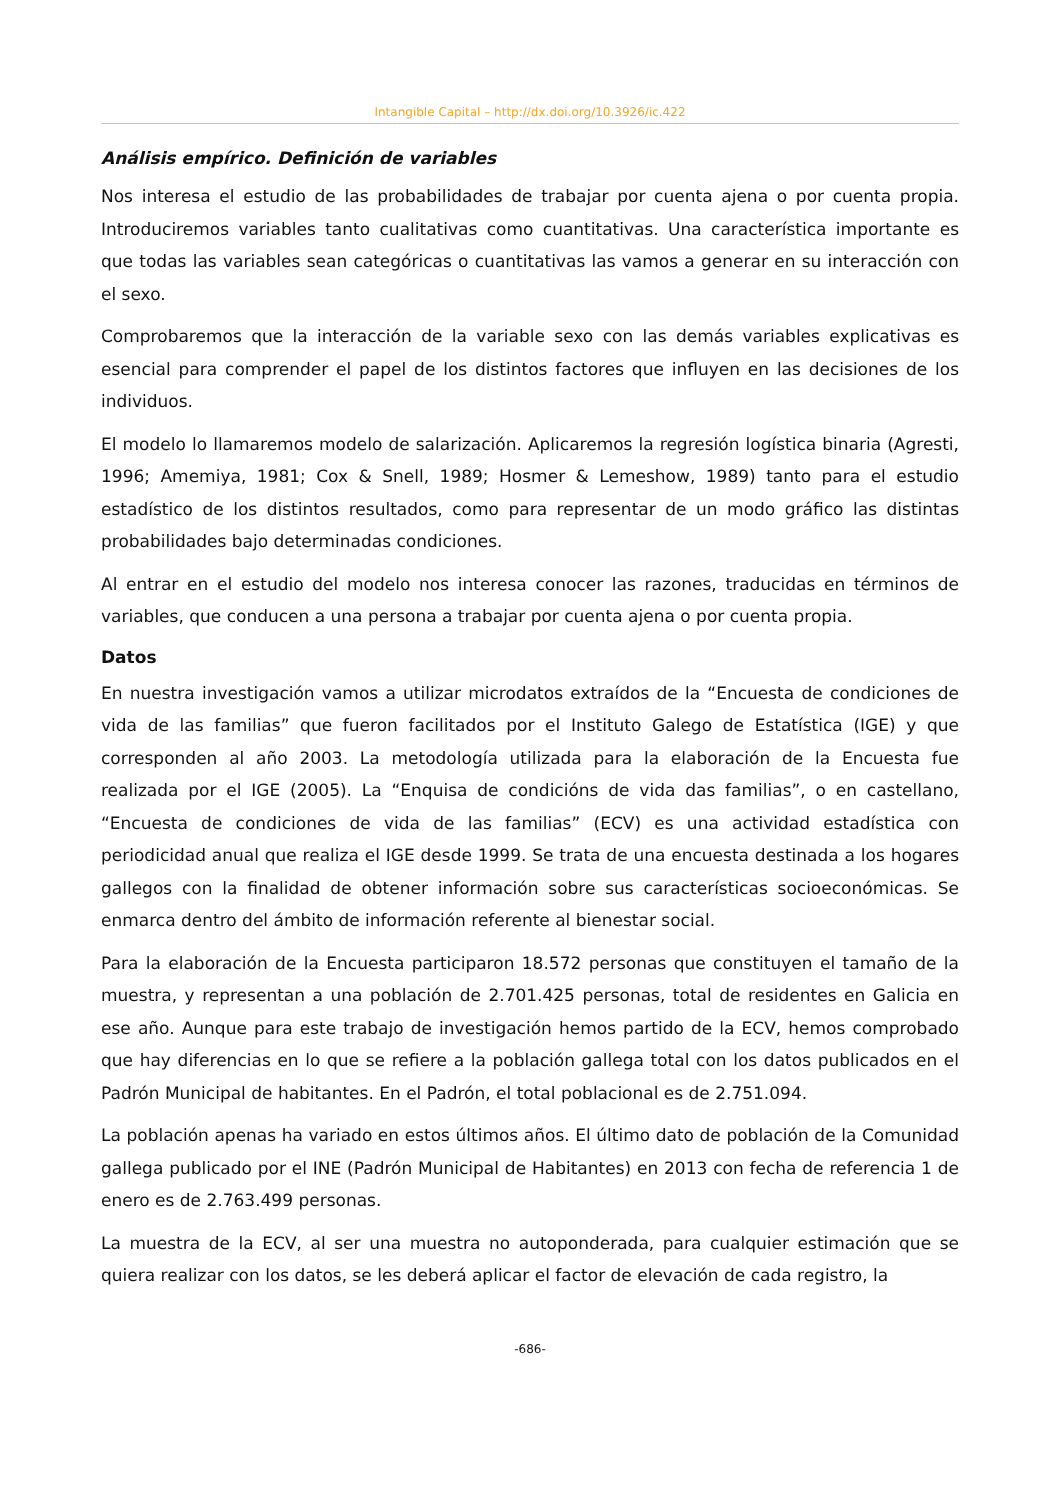Intangible Capital – http://dx.doi.org/10.3926/ic.422
Análisis empírico. Definición de variables
Nos interesa el estudio de las probabilidades de trabajar por cuenta ajena o por cuenta propia. Introduciremos variables tanto cualitativas como cuantitativas. Una característica importante es que todas las variables sean categóricas o cuantitativas las vamos a generar en su interacción con el sexo.
Comprobaremos que la interacción de la variable sexo con las demás variables explicativas es esencial para comprender el papel de los distintos factores que influyen en las decisiones de los individuos.
El modelo lo llamaremos modelo de salarización. Aplicaremos la regresión logística binaria (Agresti, 1996; Amemiya, 1981; Cox & Snell, 1989; Hosmer & Lemeshow, 1989) tanto para el estudio estadístico de los distintos resultados, como para representar de un modo gráfico las distintas probabilidades bajo determinadas condiciones.
Al entrar en el estudio del modelo nos interesa conocer las razones, traducidas en términos de variables, que conducen a una persona a trabajar por cuenta ajena o por cuenta propia.
Datos
En nuestra investigación vamos a utilizar microdatos extraídos de la “Encuesta de condiciones de vida de las familias” que fueron facilitados por el Instituto Galego de Estatística (IGE) y que corresponden al año 2003. La metodología utilizada para la elaboración de la Encuesta fue realizada por el IGE (2005). La “Enquisa de condicións de vida das familias”, o en castellano, “Encuesta de condiciones de vida de las familias” (ECV) es una actividad estadística con periodicidad anual que realiza el IGE desde 1999. Se trata de una encuesta destinada a los hogares gallegos con la finalidad de obtener información sobre sus características socioeconómicas. Se enmarca dentro del ámbito de información referente al bienestar social.
Para la elaboración de la Encuesta participaron 18.572 personas que constituyen el tamaño de la muestra, y representan a una población de 2.701.425 personas, total de residentes en Galicia en ese año. Aunque para este trabajo de investigación hemos partido de la ECV, hemos comprobado que hay diferencias en lo que se refiere a la población gallega total con los datos publicados en el Padrón Municipal de habitantes. En el Padrón, el total poblacional es de 2.751.094.
La población apenas ha variado en estos últimos años. El último dato de población de la Comunidad gallega publicado por el INE (Padrón Municipal de Habitantes) en 2013 con fecha de referencia 1 de enero es de 2.763.499 personas.
La muestra de la ECV, al ser una muestra no autoponderada, para cualquier estimación que se quiera realizar con los datos, se les deberá aplicar el factor de elevación de cada registro, la
-686-